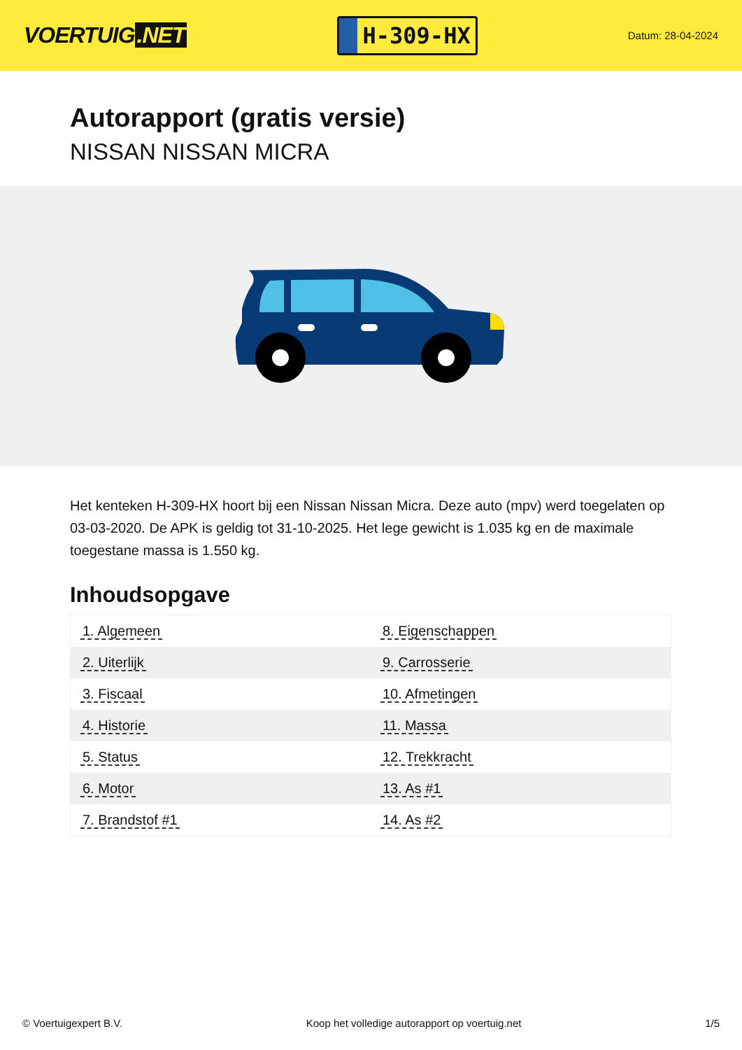VOERTUIG.NET
H-309-HX
Datum: 28-04-2024
Autorapport (gratis versie)
NISSAN NISSAN MICRA
Het kenteken H-309-HX hoort bij een Nissan Nissan Micra. Deze auto (mpv) werd toegelaten op 03-03-2020. De APK is geldig tot 31-10-2025. Het lege gewicht is 1.035 kg en de maximale toegestane massa is 1.550 kg.
Inhoudsopgave
| 1. Algemeen | 8. Eigenschappen |
| 2. Uiterlijk | 9. Carrosserie |
| 3. Fiscaal | 10. Afmetingen |
| 4. Historie | 11. Massa |
| 5. Status | 12. Trekkracht |
| 6. Motor | 13. As #1 |
| 7. Brandstof #1 | 14. As #2 |
© Voertuigexpert B.V. Koop het volledige autorapport op voertuig.net 1/5